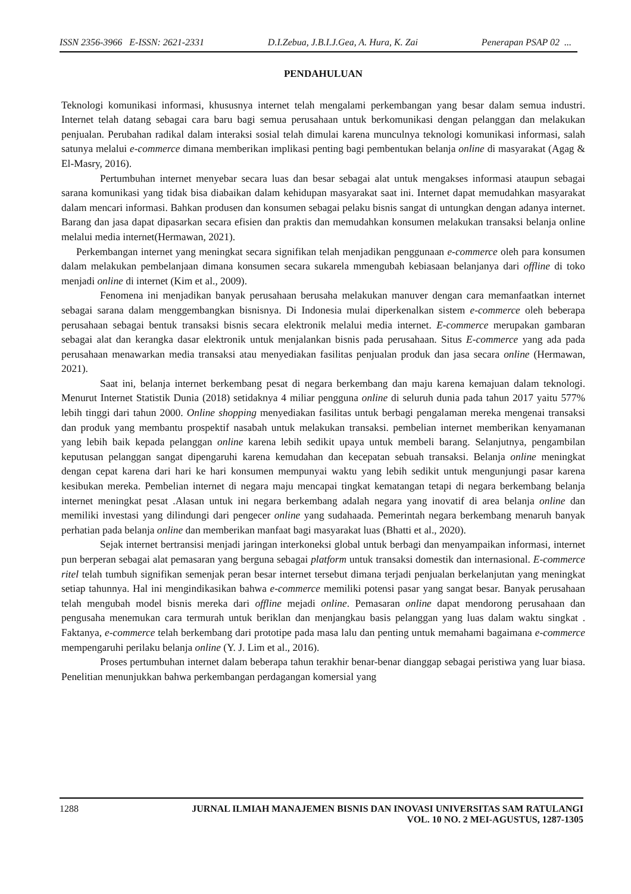ISSN 2356-3966 E-ISSN: 2621-2331 D.I.Zebua, J.B.I.J.Gea, A. Hura, K. Zai Penerapan PSAP 02 ...
PENDAHULUAN
Teknologi komunikasi informasi, khususnya internet telah mengalami perkembangan yang besar dalam semua industri. Internet telah datang sebagai cara baru bagi semua perusahaan untuk berkomunikasi dengan pelanggan dan melakukan penjualan. Perubahan radikal dalam interaksi sosial telah dimulai karena munculnya teknologi komunikasi informasi, salah satunya melalui e-commerce dimana memberikan implikasi penting bagi pembentukan belanja online di masyarakat (Agag & El-Masry, 2016).
Pertumbuhan internet menyebar secara luas dan besar sebagai alat untuk mengakses informasi ataupun sebagai sarana komunikasi yang tidak bisa diabaikan dalam kehidupan masyarakat saat ini. Internet dapat memudahkan masyarakat dalam mencari informasi. Bahkan produsen dan konsumen sebagai pelaku bisnis sangat di untungkan dengan adanya internet. Barang dan jasa dapat dipasarkan secara efisien dan praktis dan memudahkan konsumen melakukan transaksi belanja online melalui media internet(Hermawan, 2021).
Perkembangan internet yang meningkat secara signifikan telah menjadikan penggunaan e-commerce oleh para konsumen dalam melakukan pembelanjaan dimana konsumen secara sukarela mmengubah kebiasaan belanjanya dari offline di toko menjadi online di internet (Kim et al., 2009).
Fenomena ini menjadikan banyak perusahaan berusaha melakukan manuver dengan cara memanfaatkan internet sebagai sarana dalam menggembangkan bisnisnya. Di Indonesia mulai diperkenalkan sistem e-commerce oleh beberapa perusahaan sebagai bentuk transaksi bisnis secara elektronik melalui media internet. E-commerce merupakan gambaran sebagai alat dan kerangka dasar elektronik untuk menjalankan bisnis pada perusahaan. Situs E-commerce yang ada pada perusahaan menawarkan media transaksi atau menyediakan fasilitas penjualan produk dan jasa secara online (Hermawan, 2021).
Saat ini, belanja internet berkembang pesat di negara berkembang dan maju karena kemajuan dalam teknologi. Menurut Internet Statistik Dunia (2018) setidaknya 4 miliar pengguna online di seluruh dunia pada tahun 2017 yaitu 577% lebih tinggi dari tahun 2000. Online shopping menyediakan fasilitas untuk berbagi pengalaman mereka mengenai transaksi dan produk yang membantu prospektif nasabah untuk melakukan transaksi. pembelian internet memberikan kenyamanan yang lebih baik kepada pelanggan online karena lebih sedikit upaya untuk membeli barang. Selanjutnya, pengambilan keputusan pelanggan sangat dipengaruhi karena kemudahan dan kecepatan sebuah transaksi. Belanja online meningkat dengan cepat karena dari hari ke hari konsumen mempunyai waktu yang lebih sedikit untuk mengunjungi pasar karena kesibukan mereka. Pembelian internet di negara maju mencapai tingkat kematangan tetapi di negara berkembang belanja internet meningkat pesat .Alasan untuk ini negara berkembang adalah negara yang inovatif di area belanja online dan memiliki investasi yang dilindungi dari pengecer online yang sudahaada. Pemerintah negara berkembang menaruh banyak perhatian pada belanja online dan memberikan manfaat bagi masyarakat luas (Bhatti et al., 2020).
Sejak internet bertransisi menjadi jaringan interkoneksi global untuk berbagi dan menyampaikan informasi, internet pun berperan sebagai alat pemasaran yang berguna sebagai platform untuk transaksi domestik dan internasional. E-commerce ritel telah tumbuh signifikan semenjak peran besar internet tersebut dimana terjadi penjualan berkelanjutan yang meningkat setiap tahunnya. Hal ini mengindikasikan bahwa e-commerce memiliki potensi pasar yang sangat besar. Banyak perusahaan telah mengubah model bisnis mereka dari offline mejadi online. Pemasaran online dapat mendorong perusahaan dan pengusaha menemukan cara termurah untuk beriklan dan menjangkau basis pelanggan yang luas dalam waktu singkat . Faktanya, e-commerce telah berkembang dari prototipe pada masa lalu dan penting untuk memahami bagaimana e-commerce mempengaruhi perilaku belanja online (Y. J. Lim et al., 2016).
Proses pertumbuhan internet dalam beberapa tahun terakhir benar-benar dianggap sebagai peristiwa yang luar biasa. Penelitian menunjukkan bahwa perkembangan perdagangan komersial yang
1288 JURNAL ILMIAH MANAJEMEN BISNIS DAN INOVASI UNIVERSITAS SAM RATULANGI
VOL. 10 NO. 2 MEI-AGUSTUS, 1287-1305